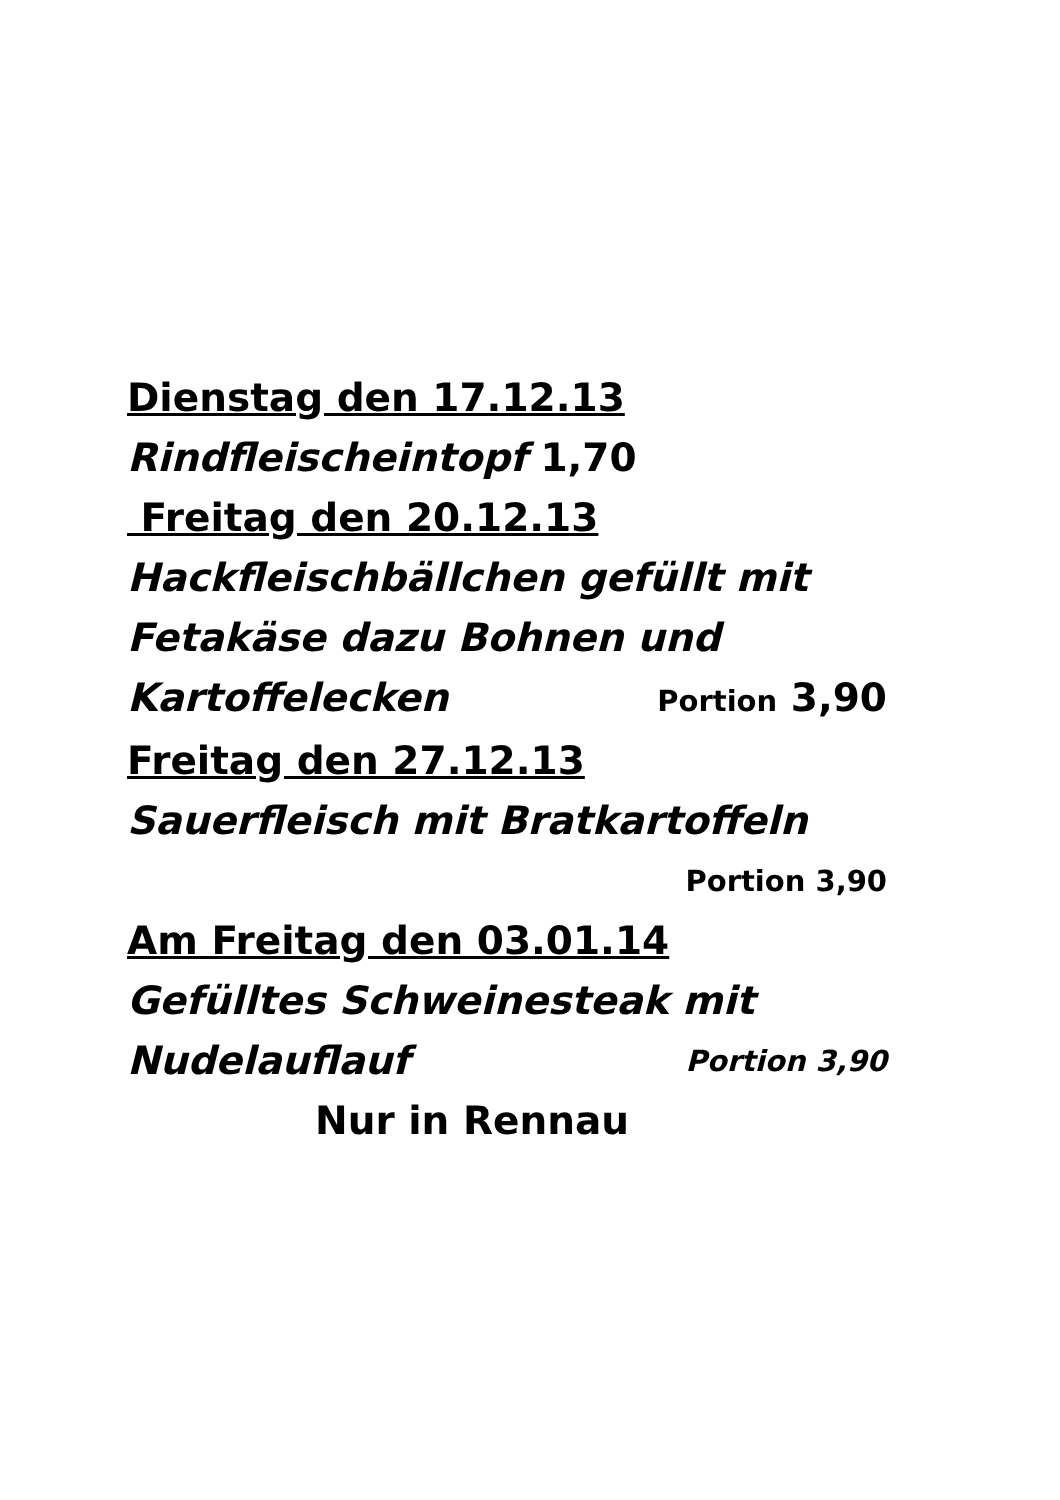Dienstag den 17.12.13
Rindfleischeintopf 1,70
Freitag den 20.12.13
Hackfleischbällchen gefüllt mit
Fetakäse dazu Bohnen und
Kartoffelecken Portion 3,90
Freitag den 27.12.13
Sauerfleisch mit Bratkartoffeln
Portion 3,90
Am Freitag den 03.01.14
Gefülltes Schweinesteak mit
Nudelauflauf Portion 3,90
Nur in Rennau